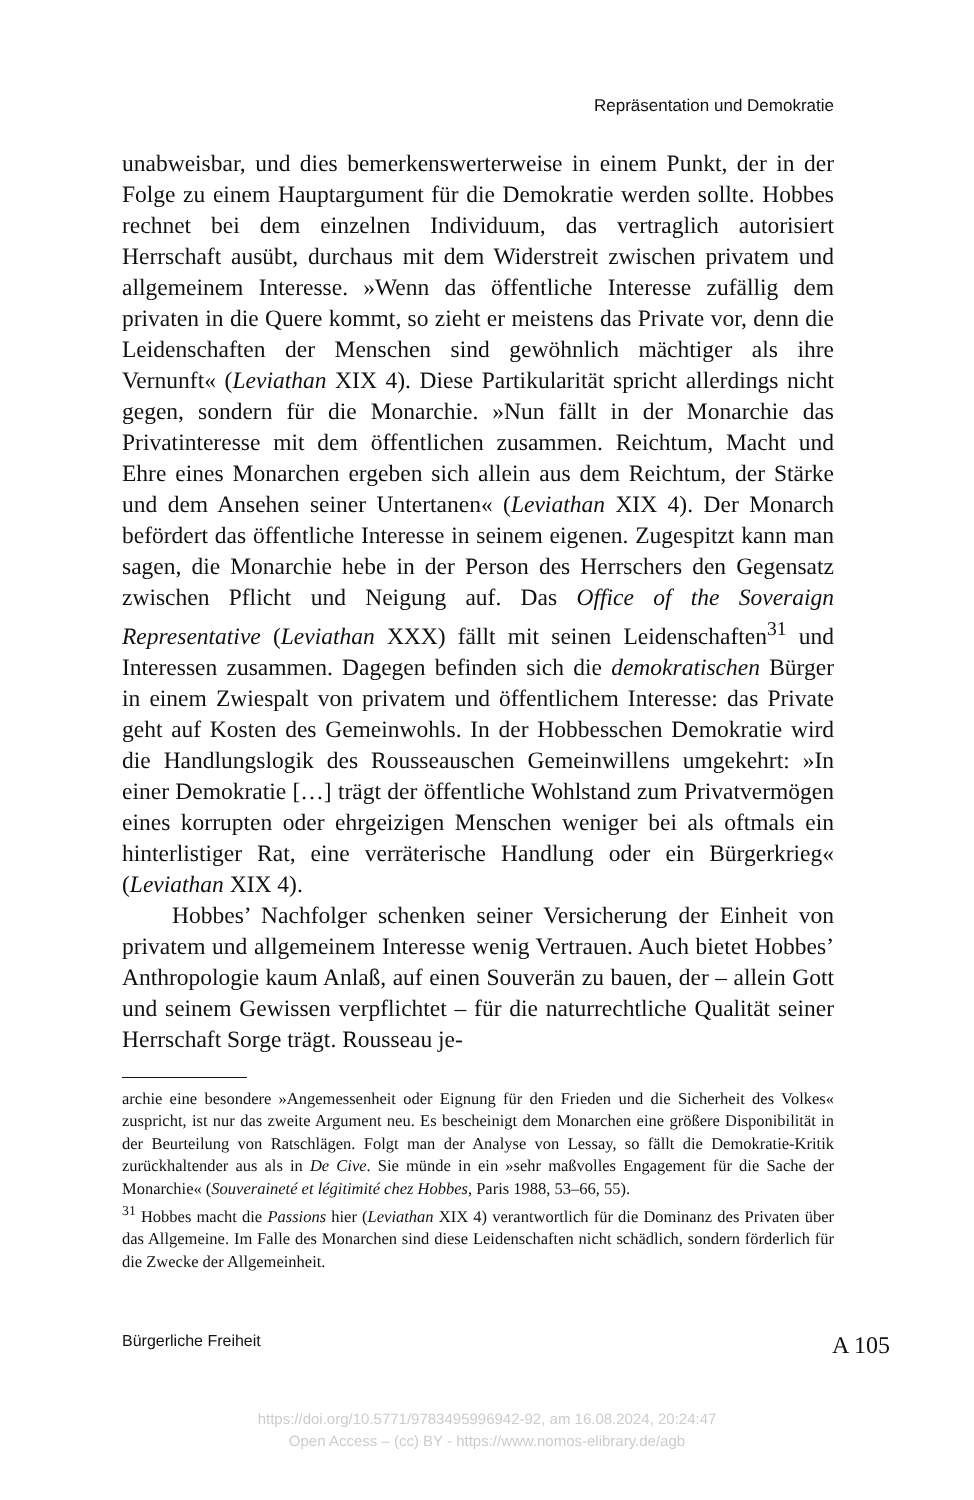Repräsentation und Demokratie
unabweisbar, und dies bemerkenswerterweise in einem Punkt, der in der Folge zu einem Hauptargument für die Demokratie werden sollte. Hobbes rechnet bei dem einzelnen Individuum, das vertraglich autorisiert Herrschaft ausübt, durchaus mit dem Widerstreit zwischen privatem und allgemeinem Interesse. »Wenn das öffentliche Interesse zufällig dem privaten in die Quere kommt, so zieht er meistens das Private vor, denn die Leidenschaften der Menschen sind gewöhnlich mächtiger als ihre Vernunft« (Leviathan XIX 4). Diese Partikularität spricht allerdings nicht gegen, sondern für die Monarchie. »Nun fällt in der Monarchie das Privatinteresse mit dem öffentlichen zusammen. Reichtum, Macht und Ehre eines Monarchen ergeben sich allein aus dem Reichtum, der Stärke und dem Ansehen seiner Untertanen« (Leviathan XIX 4). Der Monarch befördert das öffentliche Interesse in seinem eigenen. Zugespitzt kann man sagen, die Monarchie hebe in der Person des Herrschers den Gegensatz zwischen Pflicht und Neigung auf. Das Office of the Soveraign Representative (Leviathan XXX) fällt mit seinen Leidenschaften<sup>31</sup> und Interessen zusammen. Dagegen befinden sich die demokratischen Bürger in einem Zwiespalt von privatem und öffentlichem Interesse: das Private geht auf Kosten des Gemeinwohls. In der Hobbesschen Demokratie wird die Handlungslogik des Rousseauschen Gemeinwillens umgekehrt: »In einer Demokratie […] trägt der öffentliche Wohlstand zum Privatvermögen eines korrupten oder ehrgeizigen Menschen weniger bei als oftmals ein hinterlistiger Rat, eine verräterische Handlung oder ein Bürgerkrieg« (Leviathan XIX 4).
Hobbes’ Nachfolger schenken seiner Versicherung der Einheit von privatem und allgemeinem Interesse wenig Vertrauen. Auch bietet Hobbes’ Anthropologie kaum Anlaß, auf einen Souverän zu bauen, der – allein Gott und seinem Gewissen verpflichtet – für die naturrechtliche Qualität seiner Herrschaft Sorge trägt. Rousseau je-
archie eine besondere »Angemessenheit oder Eignung für den Frieden und die Sicherheit des Volkes« zuspricht, ist nur das zweite Argument neu. Es bescheinigt dem Monarchen eine größere Disponibilität in der Beurteilung von Ratschlägen. Folgt man der Analyse von Lessay, so fällt die Demokratie-Kritik zurückhaltender aus als in De Cive. Sie münde in ein »sehr maßvolles Engagement für die Sache der Monarchie« (Souveraineté et légitimité chez Hobbes, Paris 1988, 53–66, 55).
<sup>31</sup> Hobbes macht die Passions hier (Leviathan XIX 4) verantwortlich für die Dominanz des Privaten über das Allgemeine. Im Falle des Monarchen sind diese Leidenschaften nicht schädlich, sondern förderlich für die Zwecke der Allgemeinheit.
Bürgerliche Freiheit A 105
https://doi.org/10.5771/9783495996942-92, am 16.08.2024, 20:24:47
Open Access – (cc) BY - https://www.nomos-elibrary.de/agb